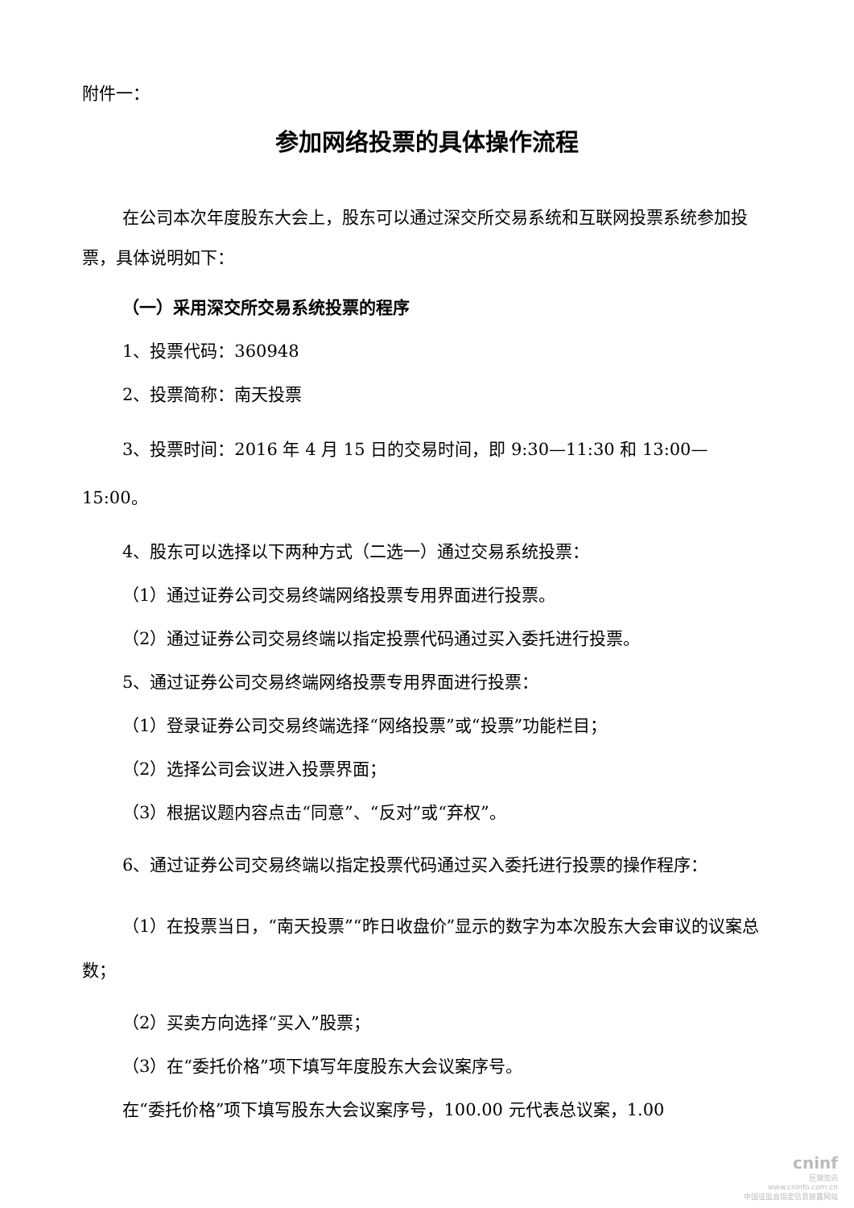附件一：
参加网络投票的具体操作流程
在公司本次年度股东大会上，股东可以通过深交所交易系统和互联网投票系统参加投票，具体说明如下：
（一）采用深交所交易系统投票的程序
1、投票代码：360948
2、投票简称：南天投票
3、投票时间：2016 年 4 月 15 日的交易时间，即 9:30—11:30 和 13:00—15:00。
4、股东可以选择以下两种方式（二选一）通过交易系统投票：
（1）通过证券公司交易终端网络投票专用界面进行投票。
（2）通过证券公司交易终端以指定投票代码通过买入委托进行投票。
5、通过证券公司交易终端网络投票专用界面进行投票：
（1）登录证券公司交易终端选择“网络投票”或“投票”功能栏目；
（2）选择公司会议进入投票界面；
（3）根据议题内容点击“同意”、“反对”或“弃权”。
6、通过证券公司交易终端以指定投票代码通过买入委托进行投票的操作程序：
（1）在投票当日，“南天投票”“昨日收盘价”显示的数字为本次股东大会审议的议案总数；
（2）买卖方向选择“买入”股票；
（3）在“委托价格”项下填写年度股东大会议案序号。
在“委托价格”项下填写股东大会议案序号，100.00 元代表总议案，1.00
cninf
巨潮资讯
www.cninfo.com.cn
中国证监会指定信息披露网站